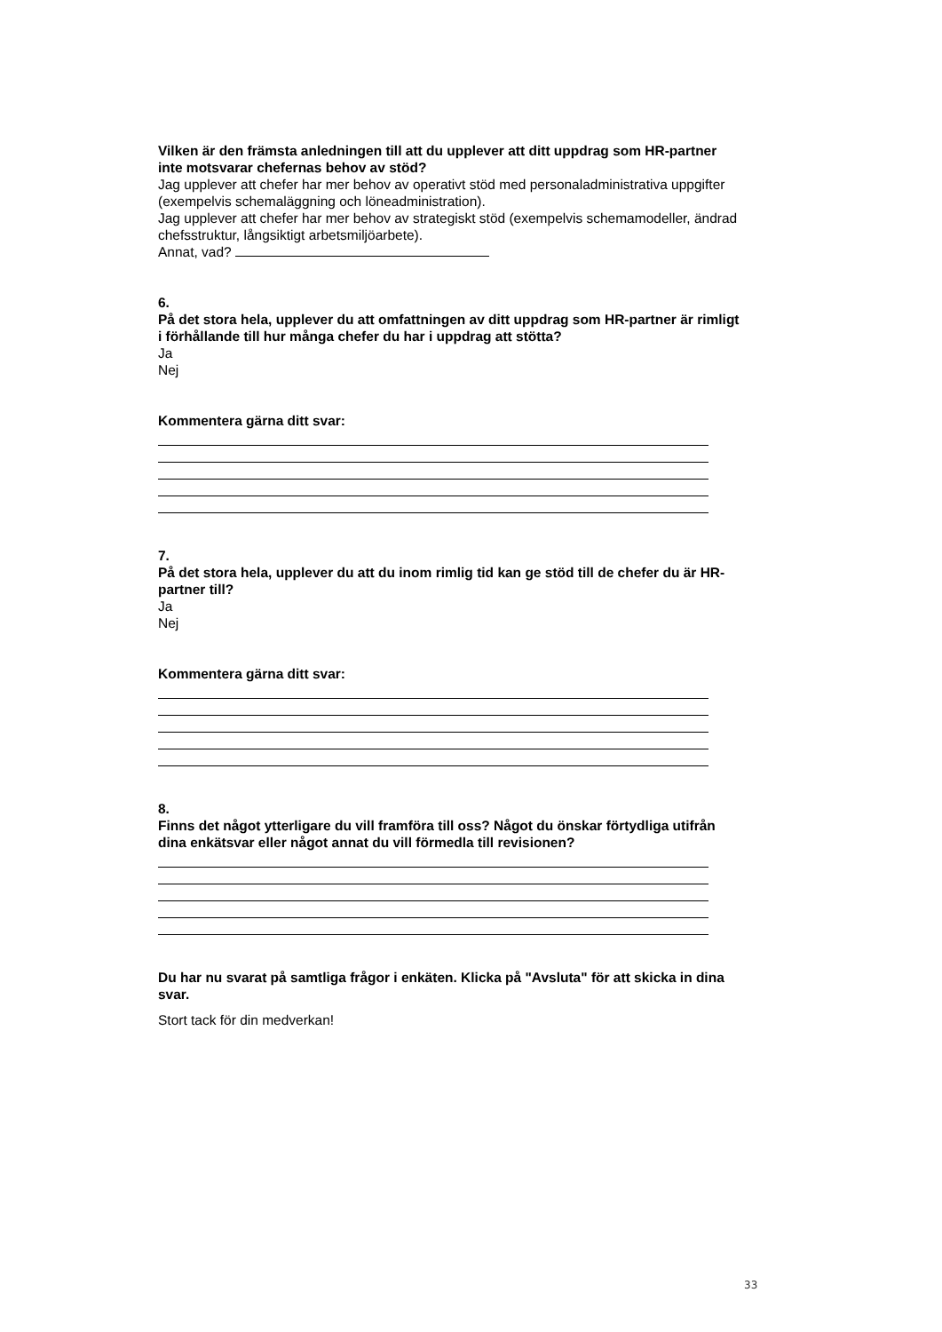Vilken är den främsta anledningen till att du upplever att ditt uppdrag som HR-partner inte motsvarar chefernas behov av stöd?
Jag upplever att chefer har mer behov av operativt stöd med personaladministrativa uppgifter (exempelvis schemaläggning och löneadministration).
Jag upplever att chefer har mer behov av strategiskt stöd (exempelvis schemamodeller, ändrad chefsstruktur, långsiktigt arbetsmiljöarbete).
Annat, vad?
6.
På det stora hela, upplever du att omfattningen av ditt uppdrag som HR-partner är rimligt i förhållande till hur många chefer du har i uppdrag att stötta?
Ja
Nej
Kommentera gärna ditt svar:
7.
På det stora hela, upplever du att du inom rimlig tid kan ge stöd till de chefer du är HR-partner till?
Ja
Nej
Kommentera gärna ditt svar:
8.
Finns det något ytterligare du vill framföra till oss? Något du önskar förtydliga utifrån dina enkätsvar eller något annat du vill förmedla till revisionen?
Du har nu svarat på samtliga frågor i enkäten. Klicka på "Avsluta" för att skicka in dina svar.
Stort tack för din medverkan!
33